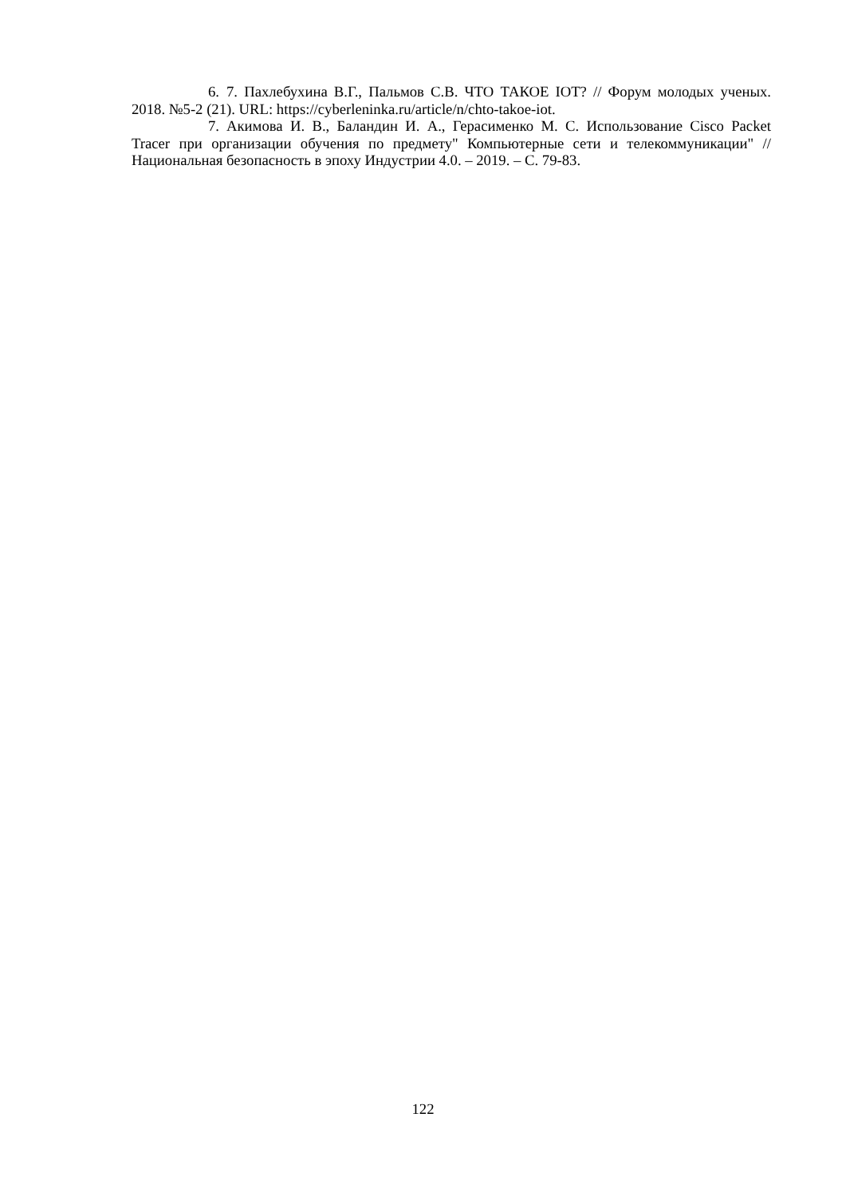6. 7. Пахлебухина В.Г., Пальмов С.В. ЧТО ТАКОЕ IOT? // Форум молодых ученых. 2018. №5-2 (21). URL: https://cyberleninka.ru/article/n/chto-takoe-iot.
7. Акимова И. В., Баландин И. А., Герасименко М. С. Использование Cisco Packet Tracer при организации обучения по предмету" Компьютерные сети и телекоммуникации" //Национальная безопасность в эпоху Индустрии 4.0. – 2019. – С. 79-83.
122